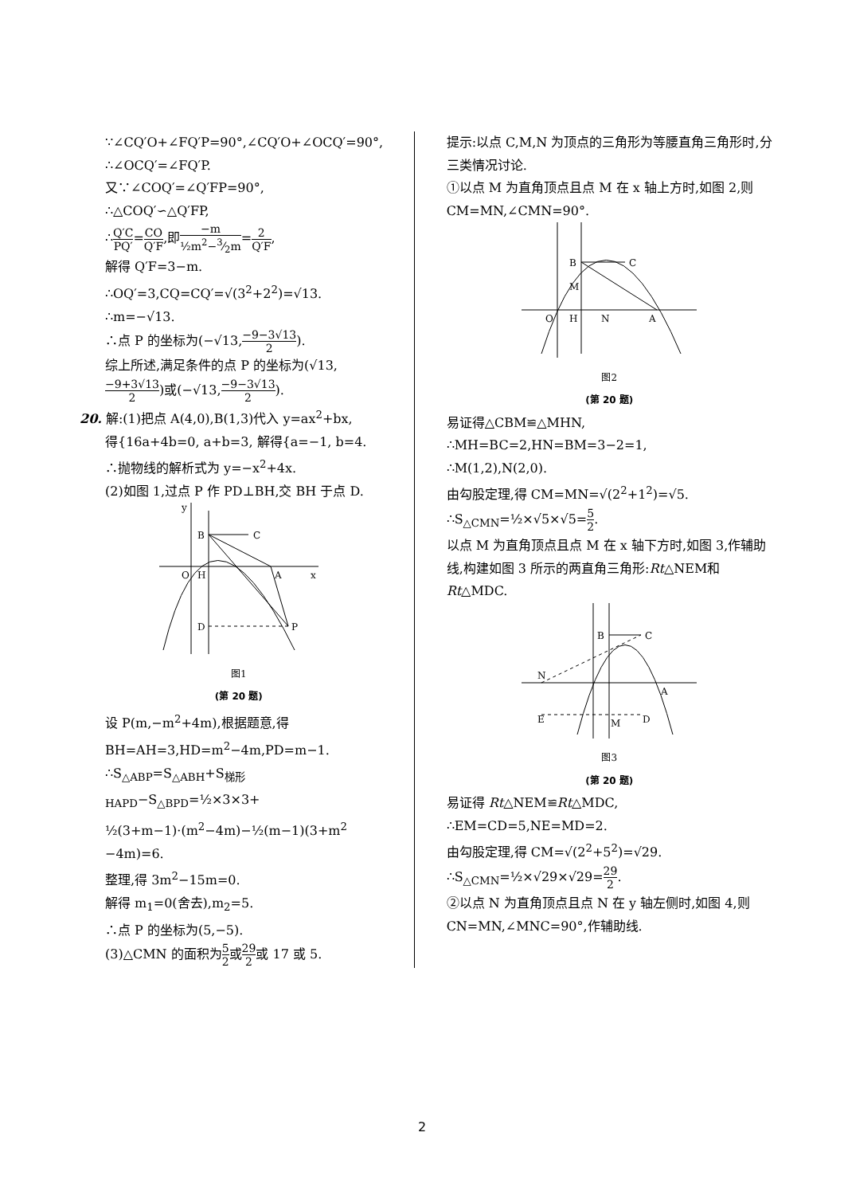∵∠CQ′O+∠FQ′P=90°,∠CQ′O+∠OCQ′=90°,
∴∠OCQ′=∠FQ′P.
又∵∠COQ′=∠Q′FP=90°,
∴△COQ′∽△Q′FP,
∴Q′C PQ′=CO Q′F,即−m ½m<sup>2</sup>−3⁄2m=2 Q′F,
解得 Q′F=3−m.
∴OQ′=3,CQ=CQ′=√(3<sup>2</sup>+2<sup>2</sup>)=√13.
∴m=−√13.
∴点 P 的坐标为(−√13,−9−3√13 2).
综上所述,满足条件的点 P 的坐标为(√13,
−9+3√13 2)或(−√13,−9−3√13 2).
20. 解:(1)把点 A(4,0),B(1,3)代入 y=ax<sup>2</sup>+bx,
得{16a+4b=0, a+b=3, 解得{a=−1, b=4.
∴抛物线的解析式为 y=−x<sup>2</sup>+4x.
(2)如图 1,过点 P 作 PD⊥BH,交 BH 于点 D.
B
C
O
H
A
D
P
x
y
图1
(第 20 题)
设 P(m,−m<sup>2</sup>+4m),根据题意,得
BH=AH=3,HD=m<sup>2</sup>−4m,PD=m−1.
∴S<sub>△ABP</sub>=S<sub>△ABH</sub>+S<sub>梯形HAPD</sub>−S<sub>△BPD</sub>=½×3×3+
½(3+m−1)·(m<sup>2</sup>−4m)−½(m−1)(3+m<sup>2</sup>
−4m)=6.
整理,得 3m<sup>2</sup>−15m=0.
解得 m<sub>1</sub>=0(舍去),m<sub>2</sub>=5.
∴点 P 的坐标为(5,−5).
(3)△CMN 的面积为5 2或29 2或 17 或 5.
提示:以点 C,M,N 为顶点的三角形为等腰直角三角形时,分三类情况讨论.
①以点 M 为直角顶点且点 M 在 x 轴上方时,如图 2,则 CM=MN,∠CMN=90°.
B
C
M
O
H
N
A
图2
(第 20 题)
易证得△CBM≌△MHN,
∴MH=BC=2,HN=BM=3−2=1,
∴M(1,2),N(2,0).
由勾股定理,得 CM=MN=√(2<sup>2</sup>+1<sup>2</sup>)=√5.
∴S<sub>△CMN</sub>=½×√5×√5=5 2.
以点 M 为直角顶点且点 M 在 x 轴下方时,如图 3,作辅助线,构建如图 3 所示的两直角三角形:Rt△NEM和 Rt△MDC.
B
C
N
E
M
D
A
图3
(第 20 题)
易证得 Rt△NEM≌Rt△MDC,
∴EM=CD=5,NE=MD=2.
由勾股定理,得 CM=√(2<sup>2</sup>+5<sup>2</sup>)=√29.
∴S<sub>△CMN</sub>=½×√29×√29=29 2.
②以点 N 为直角顶点且点 N 在 y 轴左侧时,如图 4,则 CN=MN,∠MNC=90°,作辅助线.
2